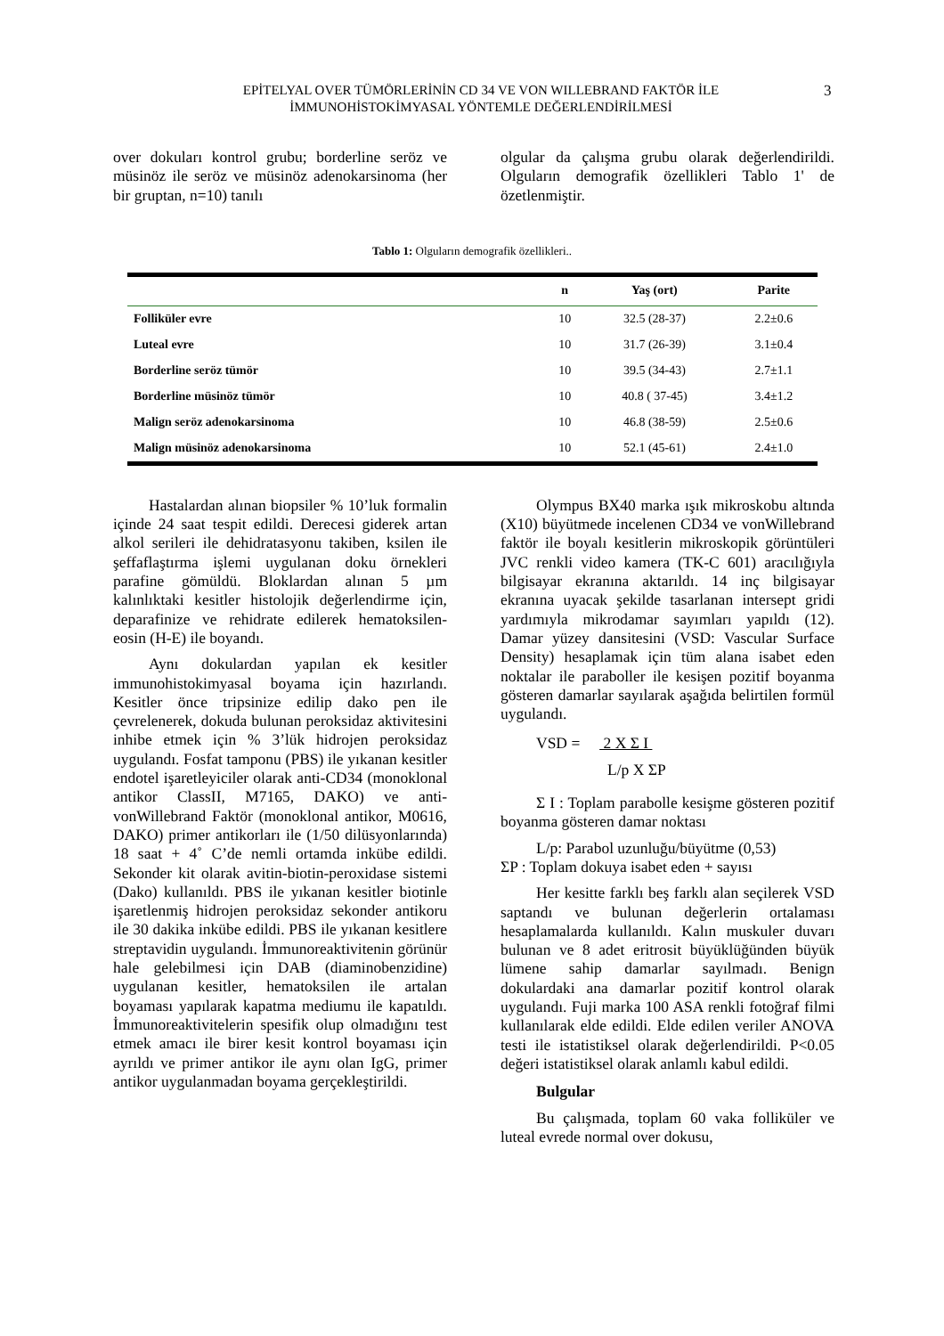EPİTELYAL OVER TÜMÖRLERİNİN CD 34 VE VON WILLEBRAND FAKTÖR İLE
İMMUNOHİSTOKİMYASAL YÖNTEMLE DEĞERLENDİRİLMESİ
3
over dokuları kontrol grubu; borderline seröz ve müsinöz ile seröz ve müsinöz adenokarsinoma (her bir gruptan, n=10) tanılı
olgular da çalışma grubu olarak değerlendirildi. Olguların demografik özellikleri Tablo 1' de özetlenmiştir.
Tablo 1: Olguların demografik özellikleri..
| | n | Yaş (ort) | Parite |
| --- | --- | --- | --- |
| Folliküler evre | 10 | 32.5 (28-37) | 2.2±0.6 |
| Luteal evre | 10 | 31.7 (26-39) | 3.1±0.4 |
| Borderline seröz tümör | 10 | 39.5 (34-43) | 2.7±1.1 |
| Borderline müsinöz tümör | 10 | 40.8 ( 37-45) | 3.4±1.2 |
| Malign seröz adenokarsinoma | 10 | 46.8 (38-59) | 2.5±0.6 |
| Malign müsinöz adenokarsinoma | 10 | 52.1 (45-61) | 2.4±1.0 |
Hastalardan alınan biopsiler % 10’luk formalin içinde 24 saat tespit edildi. Derecesi giderek artan alkol serileri ile dehidratasyonu takiben, ksilen ile şeffaflaştırma işlemi uygulanan doku örnekleri parafine gömüldü. Bloklardan alınan 5 µm kalınlıktaki kesitler histolojik değerlendirme için, deparafinize ve rehidrate edilerek hematoksilen-eosin (H-E) ile boyandı.
Aynı dokulardan yapılan ek kesitler immunohistokimyasal boyama için hazırlandı. Kesitler önce tripsinize edilip dako pen ile çevrelenerek, dokuda bulunan peroksidaz aktivitesini inhibe etmek için % 3’lük hidrojen peroksidaz uygulandı. Fosfat tamponu (PBS) ile yıkanan kesitler endotel işaretleyiciler olarak anti-CD34 (monoklonal antikor ClassII, M7165, DAKO) ve anti-vonWillebrand Faktör (monoklonal antikor, M0616, DAKO) primer antikorları ile (1/50 dilüsyonlarında) 18 saat + 4˚ C’de nemli ortamda inkübe edildi. Sekonder kit olarak avitin-biotin-peroxidase sistemi (Dako) kullanıldı. PBS ile yıkanan kesitler biotinle işaretlenmiş hidrojen peroksidaz sekonder antikoru ile 30 dakika inkübe edildi. PBS ile yıkanan kesitlere streptavidin uygulandı. İmmunoreaktivitenin görünür hale gelebilmesi için DAB (diaminobenzidine) uygulanan kesitler, hematoksilen ile artalan boyaması yapılarak kapatma mediumu ile kapatıldı. İmmunoreaktivitelerin spesifik olup olmadığını test etmek amacı ile birer kesit kontrol boyaması için ayrıldı ve primer antikor ile aynı olan IgG, primer antikor uygulanmadan boyama gerçekleştirildi.
Olympus BX40 marka ışık mikroskobu altında (X10) büyütmede incelenen CD34 ve vonWillebrand faktör ile boyalı kesitlerin mikroskopik görüntüleri JVC renkli video kamera (TK-C 601) aracılığıyla bilgisayar ekranına aktarıldı. 14 inç bilgisayar ekranına uyacak şekilde tasarlanan intersept gridi yardımıyla mikrodamar sayımları yapıldı (12). Damar yüzey dansitesini (VSD: Vascular Surface Density) hesaplamak için tüm alana isabet eden noktalar ile paraboller ile kesişen pozitif boyanma gösteren damarlar sayılarak aşağıda belirtilen formül uygulandı.
VSD = 2 X Σ I
L/p X ΣP
Σ I : Toplam parabolle kesişme gösteren pozitif boyanma gösteren damar noktası
L/p: Parabol uzunluğu/büyütme (0,53)
ΣP : Toplam dokuya isabet eden + sayısı
Her kesitte farklı beş farklı alan seçilerek VSD saptandı ve bulunan değerlerin ortalaması hesaplamalarda kullanıldı. Kalın muskuler duvarı bulunan ve 8 adet eritrosit büyüklüğünden büyük lümene sahip damarlar sayılmadı. Benign dokulardaki ana damarlar pozitif kontrol olarak uygulandı. Fuji marka 100 ASA renkli fotoğraf filmi kullanılarak elde edildi. Elde edilen veriler ANOVA testi ile istatistiksel olarak değerlendirildi. P<0.05 değeri istatistiksel olarak anlamlı kabul edildi.
Bulgular
Bu çalışmada, toplam 60 vaka folliküler ve luteal evrede normal over dokusu,